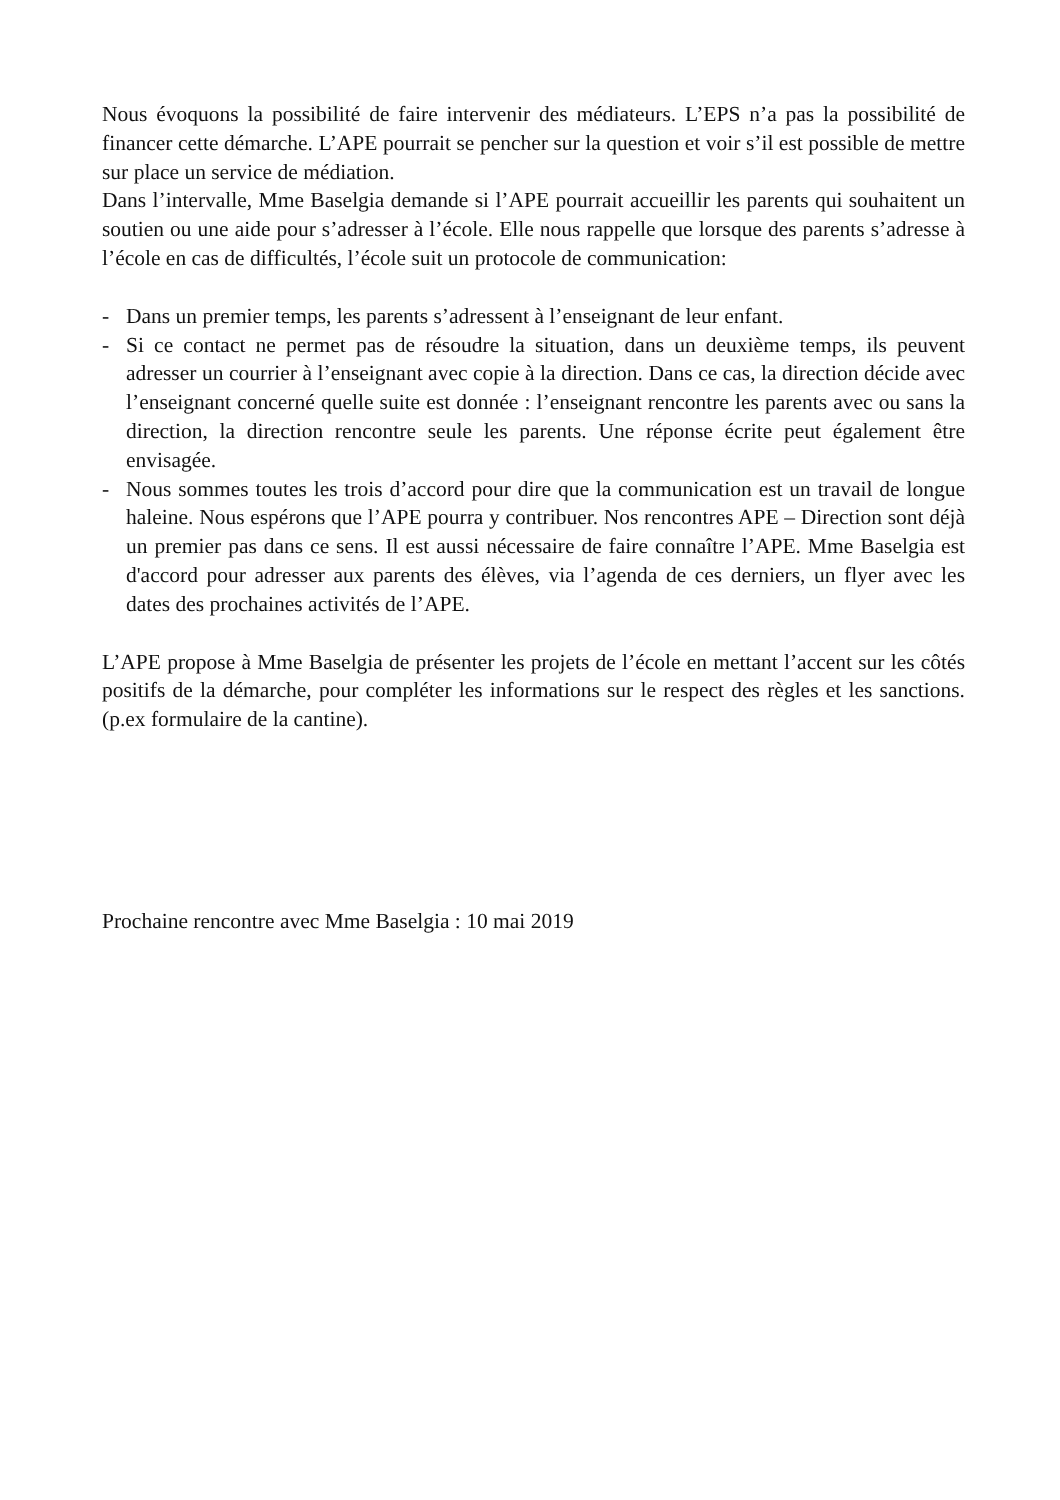Nous évoquons la possibilité de faire intervenir des médiateurs. L’EPS n’a pas la possibilité de financer cette démarche. L’APE pourrait se pencher sur la question et voir s’il est possible de mettre sur place un service de médiation.
Dans l’intervalle, Mme Baselgia demande si l’APE pourrait accueillir les parents qui souhaitent un soutien ou une aide pour s’adresser à l’école. Elle nous rappelle que lorsque des parents s’adresse à l’école en cas de difficultés, l’école suit un protocole de communication:
- Dans un premier temps, les parents s’adressent à l’enseignant de leur enfant.
- Si ce contact ne permet pas de résoudre la situation, dans un deuxième temps, ils peuvent adresser un courrier à l’enseignant avec copie à la direction. Dans ce cas, la direction décide avec l’enseignant concerné quelle suite est donnée : l’enseignant rencontre les parents avec ou sans la direction, la direction rencontre seule les parents. Une réponse écrite peut également être envisagée.
- Nous sommes toutes les trois d’accord pour dire que la communication est un travail de longue haleine. Nous espérons que l’APE pourra y contribuer. Nos rencontres APE – Direction sont déjà un premier pas dans ce sens. Il est aussi nécessaire de faire connaître l’APE. Mme Baselgia est d'accord pour adresser aux parents des élèves, via l’agenda de ces derniers, un flyer avec les dates des prochaines activités de l’APE.
L’APE propose à Mme Baselgia de présenter les projets de l’école en mettant l’accent sur les côtés positifs de la démarche, pour compléter les informations sur le respect des règles et les sanctions. (p.ex formulaire de la cantine).
Prochaine rencontre avec Mme Baselgia : 10 mai 2019